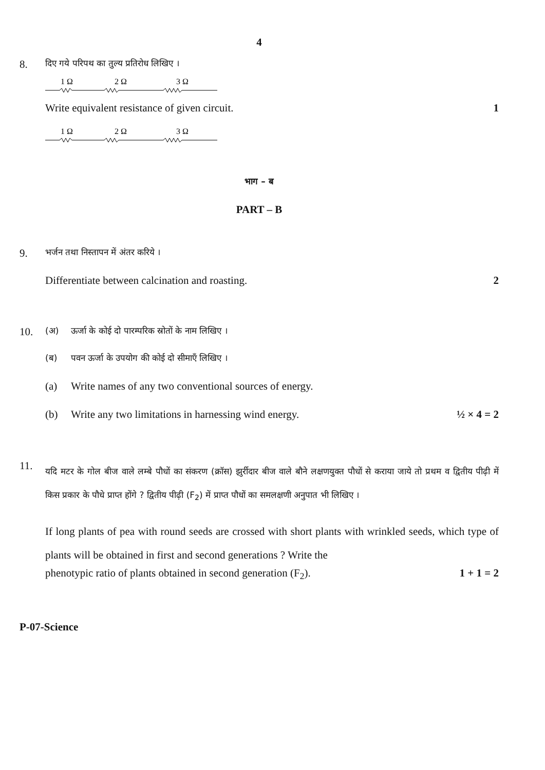4
8.
दिए गये परिपथ का तुल्य प्रतिरोध लिखिए ।
1 Ω
2 Ω
3 Ω
Write equivalent resistance of given circuit. 1
1 Ω
2 Ω
3 Ω
भाग – ब
PART – B
9.
भर्जन तथा निस्तापन में अंतर करिये ।
Differentiate between calcination and roasting. 2
10.
(अ) ऊर्जा के कोई दो पारम्परिक स्रोतों के नाम लिखिए ।
(ब) पवन ऊर्जा के उपयोग की कोई दो सीमाएँ लिखिए ।
(a) Write names of any two conventional sources of energy.
(b) Write any two limitations in harnessing wind energy.
½ × 4 = 2
11.
यदि मटर के गोल बीज वाले लम्बे पौधों का संकरण (क्रॉस) झुर्रीदार बीज वाले बौने लक्षणयुक्त पौधों से कराया जाये तो प्रथम व द्वितीय पीढ़ी में किस प्रकार के पौधे प्राप्त होंगे ? द्वितीय पीढ़ी (F<sub>2</sub>) में प्राप्त पौधों का समलक्षणी अनुपात भी लिखिए ।
If long plants of pea with round seeds are crossed with short plants with wrinkled seeds, which type of plants will be obtained in first and second generations ? Write the
phenotypic ratio of plants obtained in second generation (F<sub>2</sub>). 1 + 1 = 2
P-07-Science